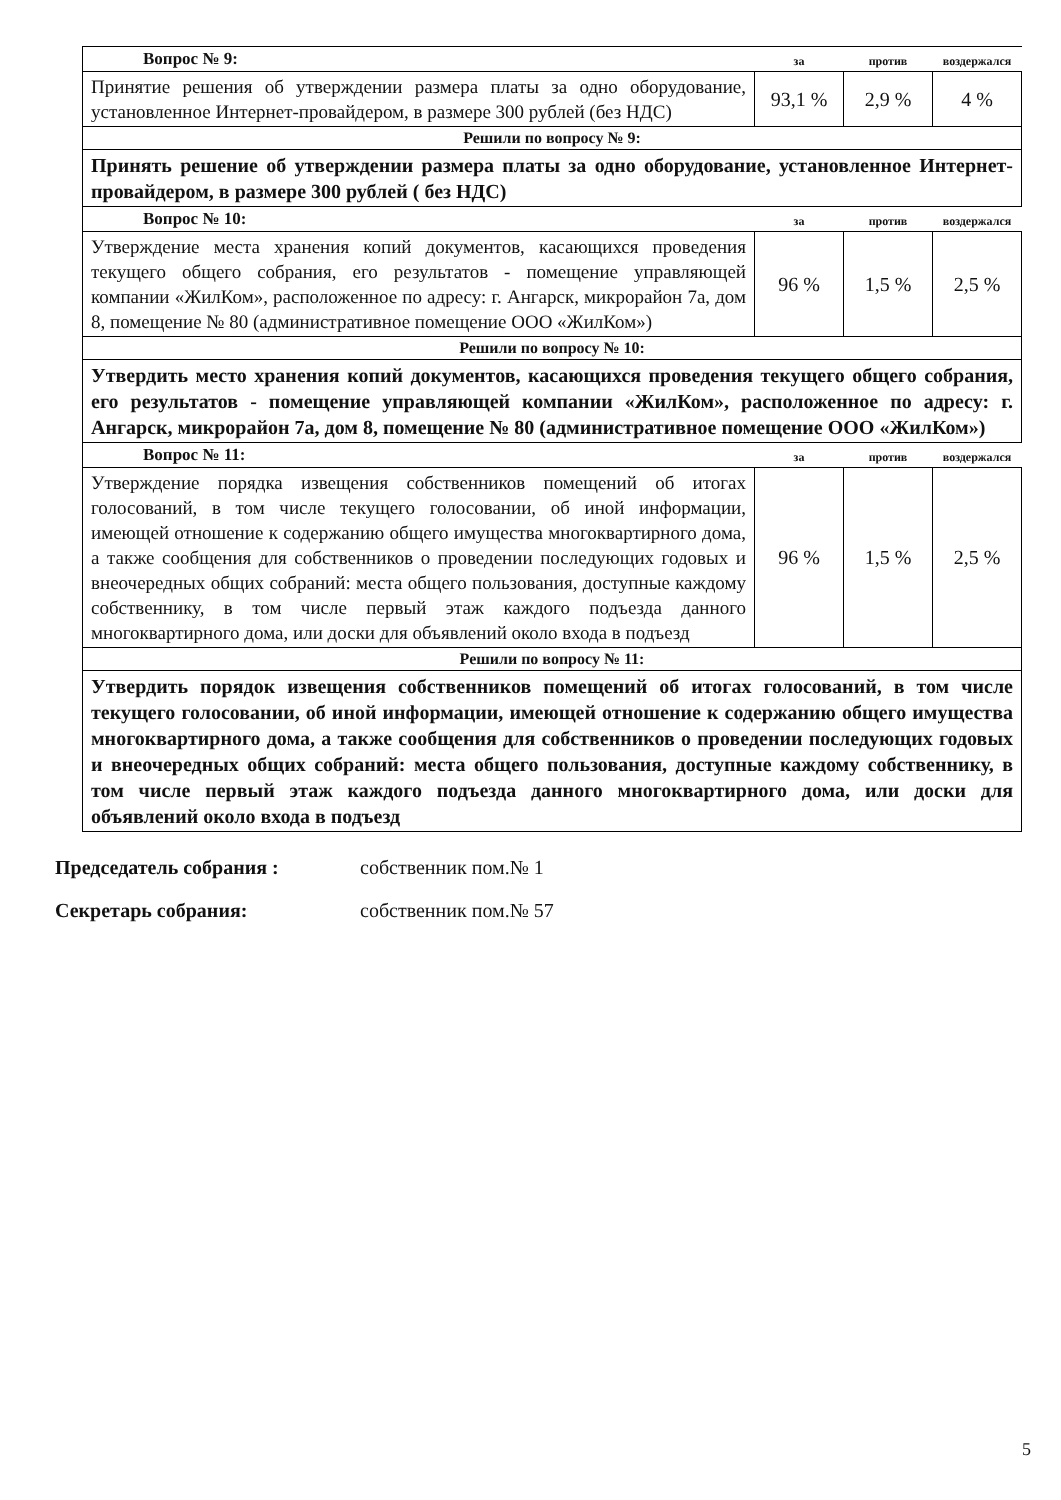| Вопрос № 9: | за | против | воздержался |
| --- | --- | --- | --- |
| Принятие решения об утверждении размера платы за одно оборудование, установленное Интернет-провайдером, в размере 300 рублей (без НДС) | 93,1 % | 2,9 % | 4 % |
| Решили по вопросу № 9: | | | |
| Принять решение об утверждении размера платы за одно оборудование, установленное Интернет-провайдером, в размере 300 рублей ( без НДС) | | | |
| Вопрос № 10: | за | против | воздержался |
| Утверждение места хранения копий документов, касающихся проведения текущего общего собрания, его результатов - помещение управляющей компании «ЖилКом», расположенное по адресу: г. Ангарск, микрорайон 7а, дом 8, помещение № 80 (административное помещение ООО «ЖилКом») | 96 % | 1,5 % | 2,5 % |
| Решили по вопросу № 10: | | | |
| Утвердить место хранения копий документов, касающихся проведения текущего общего собрания, его результатов - помещение управляющей компании «ЖилКом», расположенное по адресу: г. Ангарск, микрорайон 7а, дом 8, помещение № 80 (административное помещение ООО «ЖилКом») | | | |
| Вопрос № 11: | за | против | воздержался |
| Утверждение порядка извещения собственников помещений об итогах голосований, в том числе текущего голосовании, об иной информации, имеющей отношение к содержанию общего имущества многоквартирного дома, а также сообщения для собственников о проведении последующих годовых и внеочередных общих собраний: места общего пользования, доступные каждому собственнику, в том числе первый этаж каждого подъезда данного многоквартирного дома, или доски для объявлений около входа в подъезд | 96 % | 1,5 % | 2,5 % |
| Решили по вопросу № 11: | | | |
| Утвердить порядок извещения собственников помещений об итогах голосований, в том числе текущего голосовании, об иной информации, имеющей отношение к содержанию общего имущества многоквартирного дома, а также сообщения для собственников о проведении последующих годовых и внеочередных общих собраний: места общего пользования, доступные каждому собственнику, в том числе первый этаж каждого подъезда данного многоквартирного дома, или доски для объявлений около входа в подъезд | | | |
Председатель собрания : собственник пом.№ 1
Секретарь собрания: собственник пом.№ 57
5